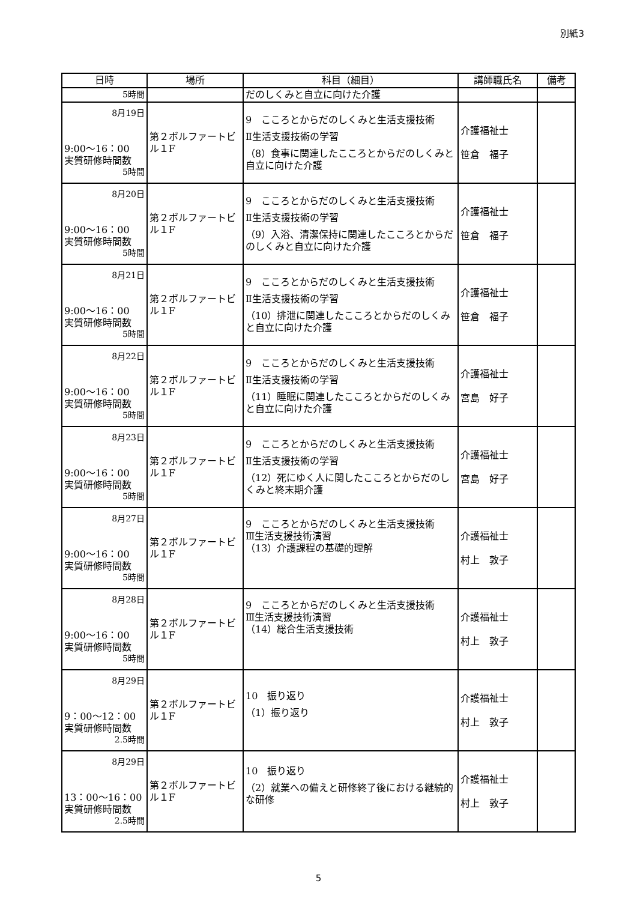別紙3
| 日時 | 場所 | 科目（細目） | 講師職氏名 | 備考 |
| --- | --- | --- | --- | --- |
| 5時間 | | だのしくみと自立に向けた介護 | | |
| 8月19日 9:00～16：00 実質研修時間数 5時間 | 第２ボルファートビル１F | 9 こころとからだのしくみと生活支援技術 Ⅱ生活支援技術の学習 （8）食事に関連したこころとからだのしくみと自立に向けた介護 | 介護福祉士 笹倉 福子 | |
| 8月20日 9:00～16：00 実質研修時間数 5時間 | 第２ボルファートビル１F | 9 こころとからだのしくみと生活支援技術 Ⅱ生活支援技術の学習 （9）入浴、清潔保持に関連したこころとからだのしくみと自立に向けた介護 | 介護福祉士 笹倉 福子 | |
| 8月21日 9:00～16：00 実質研修時間数 5時間 | 第２ボルファートビル１F | 9 こころとからだのしくみと生活支援技術 Ⅱ生活支援技術の学習 （10）排泄に関連したこころとからだのしくみと自立に向けた介護 | 介護福祉士 笹倉 福子 | |
| 8月22日 9:00～16：00 実質研修時間数 5時間 | 第２ボルファートビル１F | 9 こころとからだのしくみと生活支援技術 Ⅱ生活支援技術の学習 （11）睡眠に関連したこころとからだのしくみと自立に向けた介護 | 介護福祉士 宮島 好子 | |
| 8月23日 9:00～16：00 実質研修時間数 5時間 | 第２ボルファートビル１F | 9 こころとからだのしくみと生活支援技術 Ⅱ生活支援技術の学習 （12）死にゆく人に関したこころとからだのしくみと終末期介護 | 介護福祉士 宮島 好子 | |
| 8月27日 9:00～16：00 実質研修時間数 5時間 | 第２ボルファートビル１F | 9 こころとからだのしくみと生活支援技術 Ⅲ生活支援技術演習 （13）介護課程の基礎的理解 | 介護福祉士 村上 敦子 | |
| 8月28日 9:00～16：00 実質研修時間数 5時間 | 第２ボルファートビル１F | 9 こころとからだのしくみと生活支援技術 Ⅲ生活支援技術演習 （14）総合生活支援技術 | 介護福祉士 村上 敦子 | |
| 8月29日 9：00～12：00 実質研修時間数 2.5時間 | 第２ボルファートビル１F | 10 振り返り （1）振り返り | 介護福祉士 村上 敦子 | |
| 8月29日 13：00～16：00 実質研修時間数 2.5時間 | 第２ボルファートビル１F | 10 振り返り （2）就業への備えと研修終了後における継続的な研修 | 介護福祉士 村上 敦子 | |
5